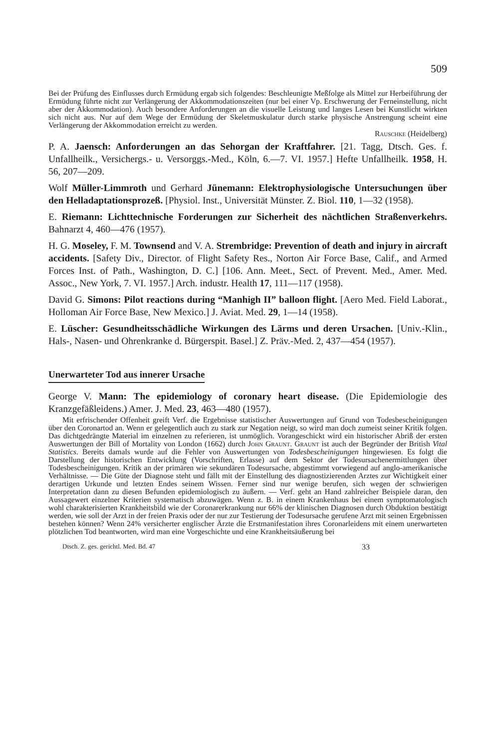509
Bei der Prüfung des Einflusses durch Ermüdung ergab sich folgendes: Beschleunigte Meßfolge als Mittel zur Herbeiführung der Ermüdung führte nicht zur Verlängerung der Akkommodationszeiten (nur bei einer Vp. Erschwerung der Ferneinstellung, nicht aber der Akkommodation). Auch besondere Anforderungen an die visuelle Leistung und langes Lesen bei Kunstlicht wirkten sich nicht aus. Nur auf dem Wege der Ermüdung der Skeletmuskulatur durch starke physische Anstrengung scheint eine Verlängerung der Akkommodation erreicht zu werden.
Rauschke (Heidelberg)
P. A. Jaensch: Anforderungen an das Sehorgan der Kraftfahrer. [21. Tagg, Dtsch. Ges. f. Unfallheilk., Versichergs.- u. Versorggs.-Med., Köln, 6.—7. VI. 1957.] Hefte Unfallheilk. 1958, H. 56, 207—209.
Wolf Müller-Limmroth und Gerhard Jünemann: Elektrophysiologische Untersuchungen über den Helladaptationsprozeß. [Physiol. Inst., Universität Münster. Z. Biol. 110, 1—32 (1958).
E. Riemann: Lichttechnische Forderungen zur Sicherheit des nächtlichen Straßenverkehrs. Bahnarzt 4, 460—476 (1957).
H. G. Moseley, F. M. Townsend and V. A. Strembridge: Prevention of death and injury in aircraft accidents. [Safety Div., Director. of Flight Safety Res., Norton Air Force Base, Calif., and Armed Forces Inst. of Path., Washington, D. C.] [106. Ann. Meet., Sect. of Prevent. Med., Amer. Med. Assoc., New York, 7. VI. 1957.] Arch. industr. Health 17, 111—117 (1958).
David G. Simons: Pilot reactions during “Manhigh II” balloon flight. [Aero Med. Field Laborat., Holloman Air Force Base, New Mexico.] J. Aviat. Med. 29, 1—14 (1958).
E. Lüscher: Gesundheitsschädliche Wirkungen des Lärms und deren Ursachen. [Univ.-Klin., Hals-, Nasen- und Ohrenkranke d. Bürgerspit. Basel.] Z. Präv.-Med. 2, 437—454 (1957).
Unerwarteter Tod aus innerer Ursache
George V. Mann: The epidemiology of coronary heart disease. (Die Epidemiologie des Kranzgefäßleidens.) Amer. J. Med. 23, 463—480 (1957).
Mit erfrischender Offenheit greift Verf. die Ergebnisse statistischer Auswertungen auf Grund von Todesbescheinigungen über den Coronartod an. Wenn er gelegentlich auch zu stark zur Negation neigt, so wird man doch zumeist seiner Kritik folgen. Das dichtgedrängte Material im einzelnen zu referieren, ist unmöglich. Vorangeschickt wird ein historischer Abriß der ersten Auswertungen der Bill of Mortality von London (1662) durch John Graunt. Graunt ist auch der Begründer der British Vital Statistics. Bereits damals wurde auf die Fehler von Auswertungen von Todesbescheinigungen hingewiesen. Es folgt die Darstellung der historischen Entwicklung (Vorschriften, Erlasse) auf dem Sektor der Todesursachenermittlungen über Todesbescheinigungen. Kritik an der primären wie sekundären Todesursache, abgestimmt vorwiegend auf anglo-amerikanische Verhältnisse. — Die Güte der Diagnose steht und fällt mit der Einstellung des diagnostizierenden Arztes zur Wichtigkeit einer derartigen Urkunde und letzten Endes seinem Wissen. Ferner sind nur wenige berufen, sich wegen der schwierigen Interpretation dann zu diesen Befunden epidemiologisch zu äußern. — Verf. geht an Hand zahlreicher Beispiele daran, den Aussagewert einzelner Kriterien systematisch abzuwägen. Wenn z. B. in einem Krankenhaus bei einem symptomatologisch wohl charakterisierten Krankheitsbild wie der Coronarerkrankung nur 66% der klinischen Diagnosen durch Obduktion bestätigt werden, wie soll der Arzt in der freien Praxis oder der nur zur Testierung der Todesursache gerufene Arzt mit seinen Ergebnissen bestehen können? Wenn 24% versicherter englischer Ärzte die Erstmanifestation ihres Coronarleidens mit einem unerwarteten plötzlichen Tod beantworten, wird man eine Vorgeschichte und eine Krankheitsäußerung bei
Dtsch. Z. ges. gerichtl. Med. Bd. 47 33